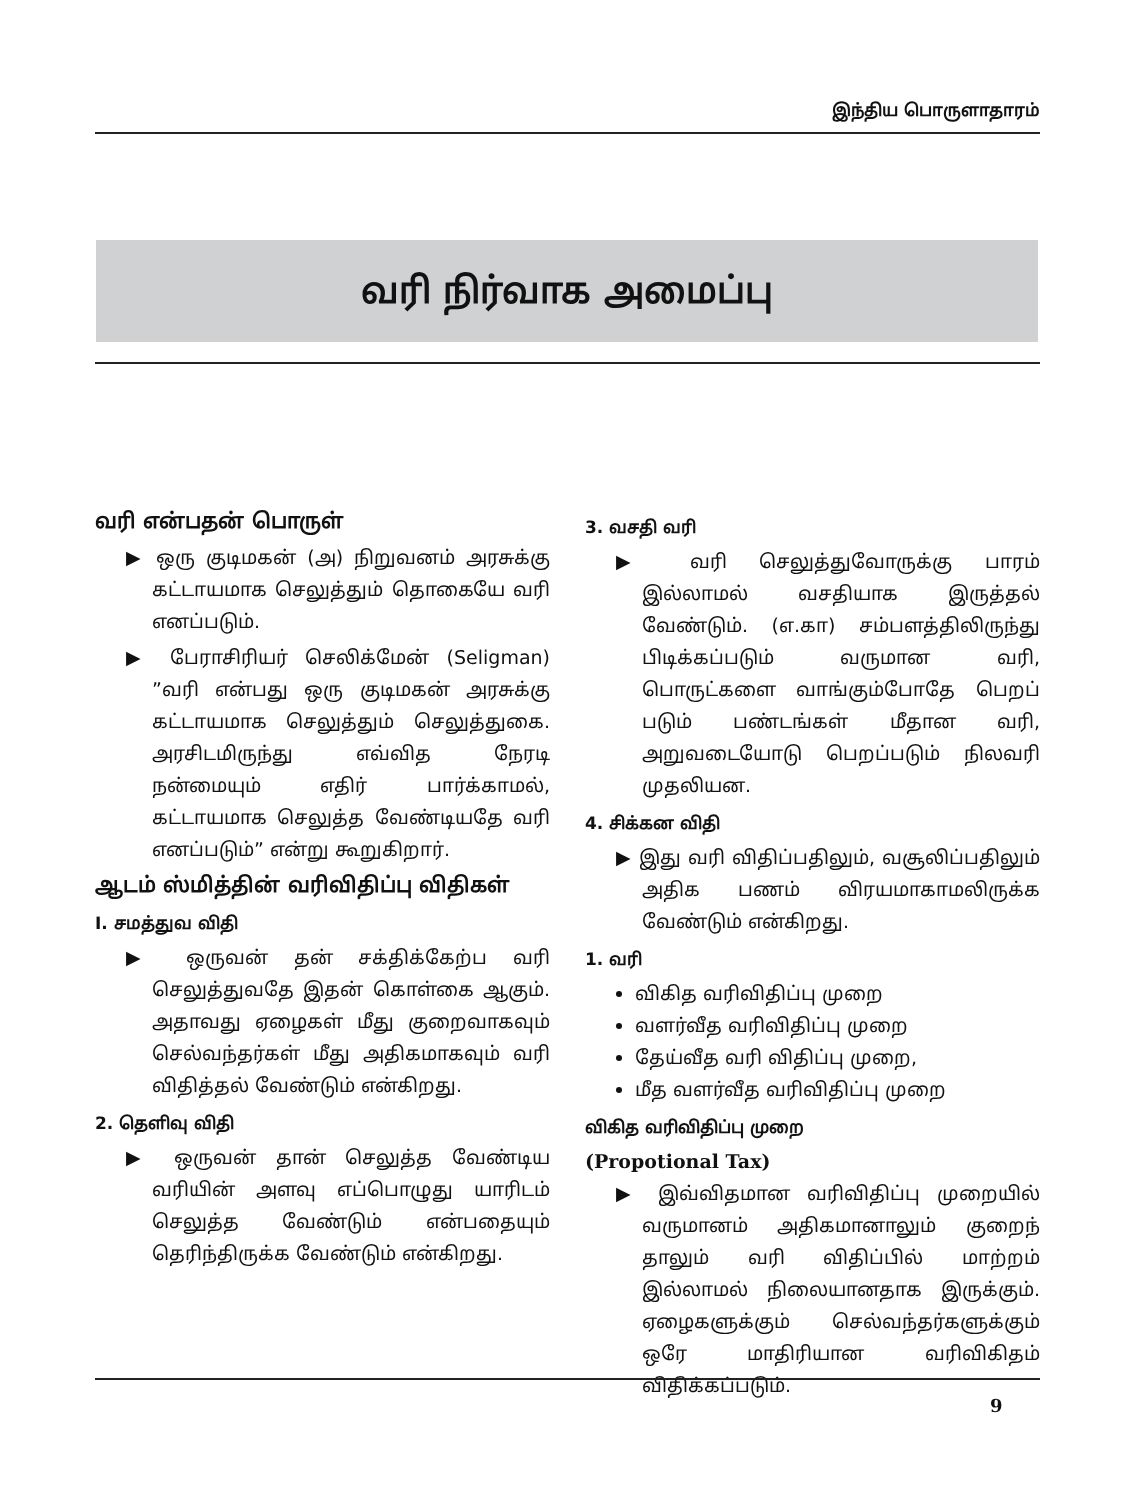இந்திய பொருளாதாரம்
வரி நிர்வாக அமைப்பு
வரி என்பதன் பொருள்
▶ ஒரு குடிமகன் (அ) நிறுவனம் அரசுக்கு கட்டாயமாக செலுத்தும் தொகையே வரி எனப்படும்.
▶ பேராசிரியர் செலிக்மேன் (Seligman) ”வரி என்பது ஒரு குடிமகன் அரசுக்கு கட்டாயமாக செலுத்தும் செலுத்துகை. அரசிடமிருந்து எவ்வித நேரடி நன்மையும் எதிர் பார்க்காமல், கட்டாயமாக செலுத்த வேண்டியதே வரி எனப்படும்” என்று கூறுகிறார்.
ஆடம் ஸ்மித்தின் வரிவிதிப்பு விதிகள்
I. சமத்துவ விதி
▶ ஒருவன் தன் சக்திக்கேற்ப வரி செலுத்துவதே இதன் கொள்கை ஆகும். அதாவது ஏழைகள் மீது குறைவாகவும் செல்வந்தர்கள் மீது அதிகமாகவும் வரி விதித்தல் வேண்டும் என்கிறது.
2. தெளிவு விதி
▶ ஒருவன் தான் செலுத்த வேண்டிய வரியின் அளவு எப்பொழுது யாரிடம் செலுத்த வேண்டும் என்பதையும் தெரிந்திருக்க வேண்டும் என்கிறது.
3. வசதி வரி
▶ வரி செலுத்துவோருக்கு பாரம் இல்லாமல் வசதியாக இருத்தல் வேண்டும். (எ.கா) சம்பளத்திலிருந்து பிடிக்கப்படும் வருமான வரி, பொருட்களை வாங்கும்போதே பெறப் படும் பண்டங்கள் மீதான வரி, அறுவடையோடு பெறப்படும் நிலவரி முதலியன.
4. சிக்கன விதி
▶ இது வரி விதிப்பதிலும், வசூலிப்பதிலும் அதிக பணம் விரயமாகாமலிருக்க வேண்டும் என்கிறது.
1. வரி
விகித வரிவிதிப்பு முறை
வளர்வீத வரிவிதிப்பு முறை
தேய்வீத வரி விதிப்பு முறை,
மீத வளர்வீத வரிவிதிப்பு முறை
விகித வரிவிதிப்பு முறை
(Propotional Tax)
▶ இவ்விதமான வரிவிதிப்பு முறையில் வருமானம் அதிகமானாலும் குறைந் தாலும் வரி விதிப்பில் மாற்றம் இல்லாமல் நிலையானதாக இருக்கும். ஏழைகளுக்கும் செல்வந்தர்களுக்கும் ஒரே மாதிரியான வரிவிகிதம் விதிக்கப்படும்.
9